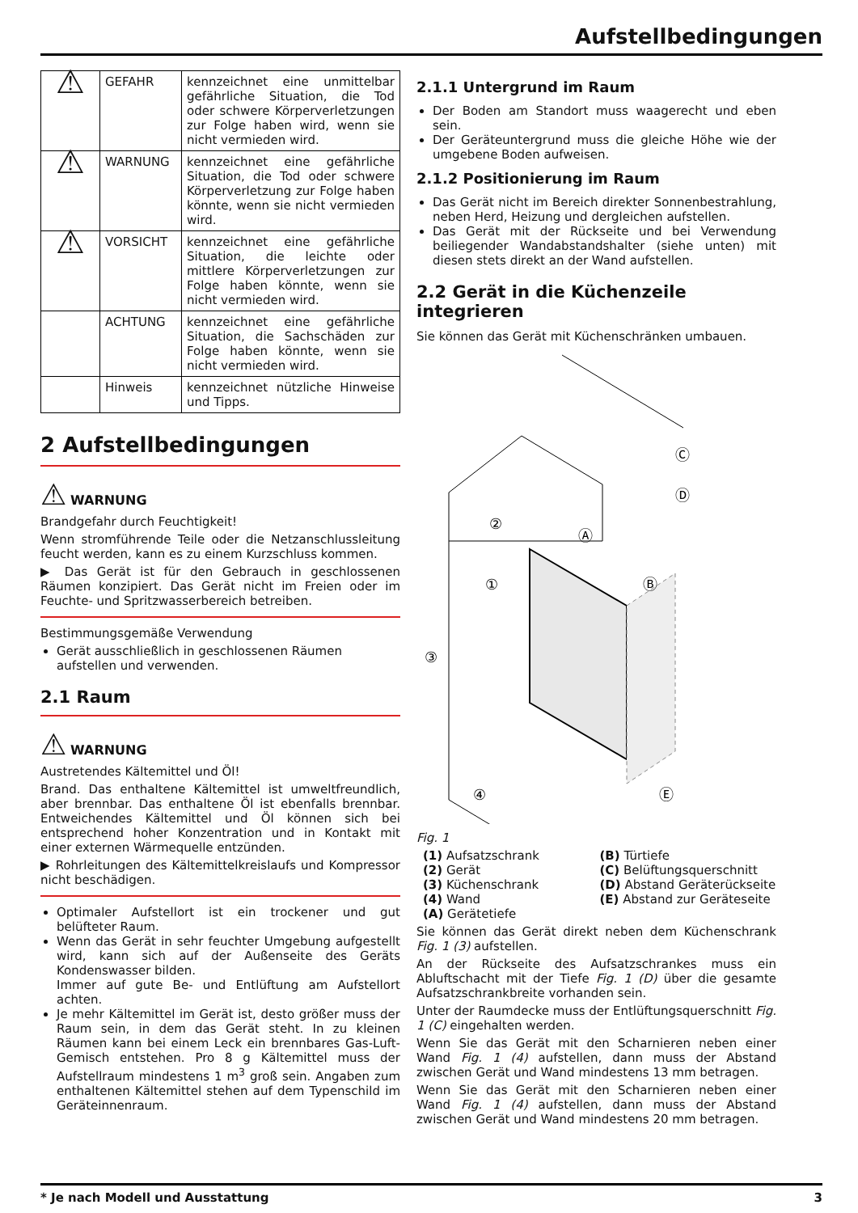Aufstellbedingungen
| ⚠ | GEFAHR | kennzeichnet eine unmittelbar gefährliche Situation, die Tod oder schwere Körperverletzungen zur Folge haben wird, wenn sie nicht vermieden wird. |
| ⚠ | WARNUNG | kennzeichnet eine gefährliche Situation, die Tod oder schwere Körperverletzung zur Folge haben könnte, wenn sie nicht vermieden wird. |
| ⚠ | VORSICHT | kennzeichnet eine gefährliche Situation, die leichte oder mittlere Körperverletzungen zur Folge haben könnte, wenn sie nicht vermieden wird. |
| | ACHTUNG | kennzeichnet eine gefährliche Situation, die Sachschäden zur Folge haben könnte, wenn sie nicht vermieden wird. |
| | Hinweis | kennzeichnet nützliche Hinweise und Tipps. |
2 Aufstellbedingungen
⚠ WARNUNG
Brandgefahr durch Feuchtigkeit!
Wenn stromführende Teile oder die Netzanschlussleitung feucht werden, kann es zu einem Kurzschluss kommen.
▶ Das Gerät ist für den Gebrauch in geschlossenen Räumen konzipiert. Das Gerät nicht im Freien oder im Feuchte- und Spritzwasserbereich betreiben.
Bestimmungsgemäße Verwendung
Gerät ausschließlich in geschlossenen Räumen aufstellen und verwenden.
2.1 Raum
⚠ WARNUNG
Austretendes Kältemittel und Öl!
Brand. Das enthaltene Kältemittel ist umweltfreundlich, aber brennbar. Das enthaltene Öl ist ebenfalls brennbar. Entweichendes Kältemittel und Öl können sich bei entsprechend hoher Konzentration und in Kontakt mit einer externen Wärmequelle entzünden.
▶ Rohrleitungen des Kältemittelkreislaufs und Kompressor nicht beschädigen.
Optimaler Aufstellort ist ein trockener und gut belüfteter Raum.
Wenn das Gerät in sehr feuchter Umgebung aufgestellt wird, kann sich auf der Außenseite des Geräts Kondenswasser bilden.
Immer auf gute Be- und Entlüftung am Aufstellort achten.
Je mehr Kältemittel im Gerät ist, desto größer muss der Raum sein, in dem das Gerät steht. In zu kleinen Räumen kann bei einem Leck ein brennbares Gas-Luft-Gemisch entstehen. Pro 8 g Kältemittel muss der Aufstellraum mindestens 1 m<sup>3</sup> groß sein. Angaben zum enthaltenen Kältemittel stehen auf dem Typenschild im Geräteinnenraum.
2.1.1 Untergrund im Raum
Der Boden am Standort muss waagerecht und eben sein.
Der Geräteuntergrund muss die gleiche Höhe wie der umgebene Boden aufweisen.
2.1.2 Positionierung im Raum
Das Gerät nicht im Bereich direkter Sonnenbestrahlung, neben Herd, Heizung und dergleichen aufstellen.
Das Gerät mit der Rückseite und bei Verwendung beiliegender Wandabstandshalter (siehe unten) mit diesen stets direkt an der Wand aufstellen.
2.2 Gerät in die Küchenzeile integrieren
Sie können das Gerät mit Küchenschränken umbauen.
③
①
②
④
Ⓐ
Ⓑ
Ⓒ
Ⓓ
Ⓔ
Fig. 1
(1) Aufsatzschrank (B) Türtiefe (2) Gerät (C) Belüftungsquerschnitt (3) Küchenschrank (D) Abstand Geräterückseite (4) Wand (E) Abstand zur Geräteseite (A) Gerätetiefe
Sie können das Gerät direkt neben dem Küchenschrank Fig. 1 (3) aufstellen.
An der Rückseite des Aufsatzschrankes muss ein Abluftschacht mit der Tiefe Fig. 1 (D) über die gesamte Aufsatzschrankbreite vorhanden sein.
Unter der Raumdecke muss der Entlüftungsquerschnitt Fig. 1 (C) eingehalten werden.
Wenn Sie das Gerät mit den Scharnieren neben einer Wand Fig. 1 (4) aufstellen, dann muss der Abstand zwischen Gerät und Wand mindestens 13 mm betragen.
Wenn Sie das Gerät mit den Scharnieren neben einer Wand Fig. 1 (4) aufstellen, dann muss der Abstand zwischen Gerät und Wand mindestens 20 mm betragen.
* Je nach Modell und Ausstattung 3